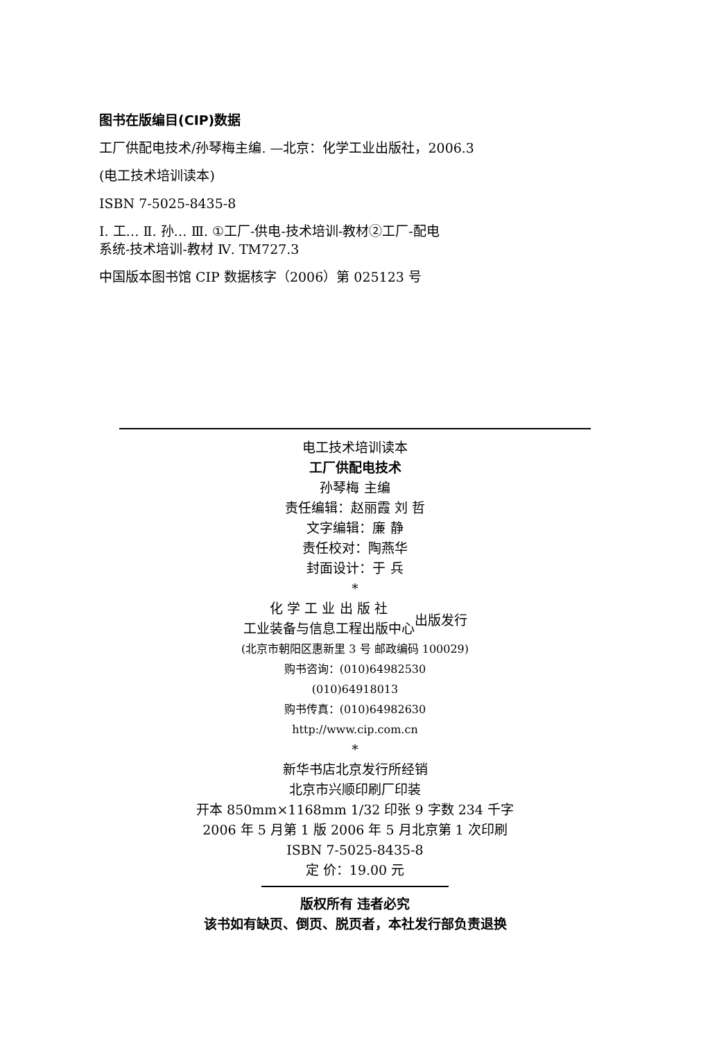图书在版编目(CIP)数据
工厂供配电技术/孙琴梅主编. —北京：化学工业出版社，2006.3
(电工技术培训读本)
ISBN 7-5025-8435-8
Ⅰ. 工… Ⅱ. 孙… Ⅲ. ①工厂-供电-技术培训-教材②工厂-配电
系统-技术培训-教材 Ⅳ. TM727.3
中国版本图书馆 CIP 数据核字（2006）第 025123 号
电工技术培训读本
工厂供配电技术
孙琴梅 主编
责任编辑：赵丽霞 刘 哲
文字编辑：廉 静
责任校对：陶燕华
封面设计：于 兵
*
化 学 工 业 出 版 社
工业装备与信息工程出版中心
出版发行
(北京市朝阳区惠新里 3 号 邮政编码 100029)
购书咨询：(010)64982530
(010)64918013
购书传真：(010)64982630
http://www.cip.com.cn
*
新华书店北京发行所经销
北京市兴顺印刷厂印装
开本 850mm×1168mm 1/32 印张 9 字数 234 千字
2006 年 5 月第 1 版 2006 年 5 月北京第 1 次印刷
ISBN 7-5025-8435-8
定 价：19.00 元
版权所有 违者必究
该书如有缺页、倒页、脱页者，本社发行部负责退换